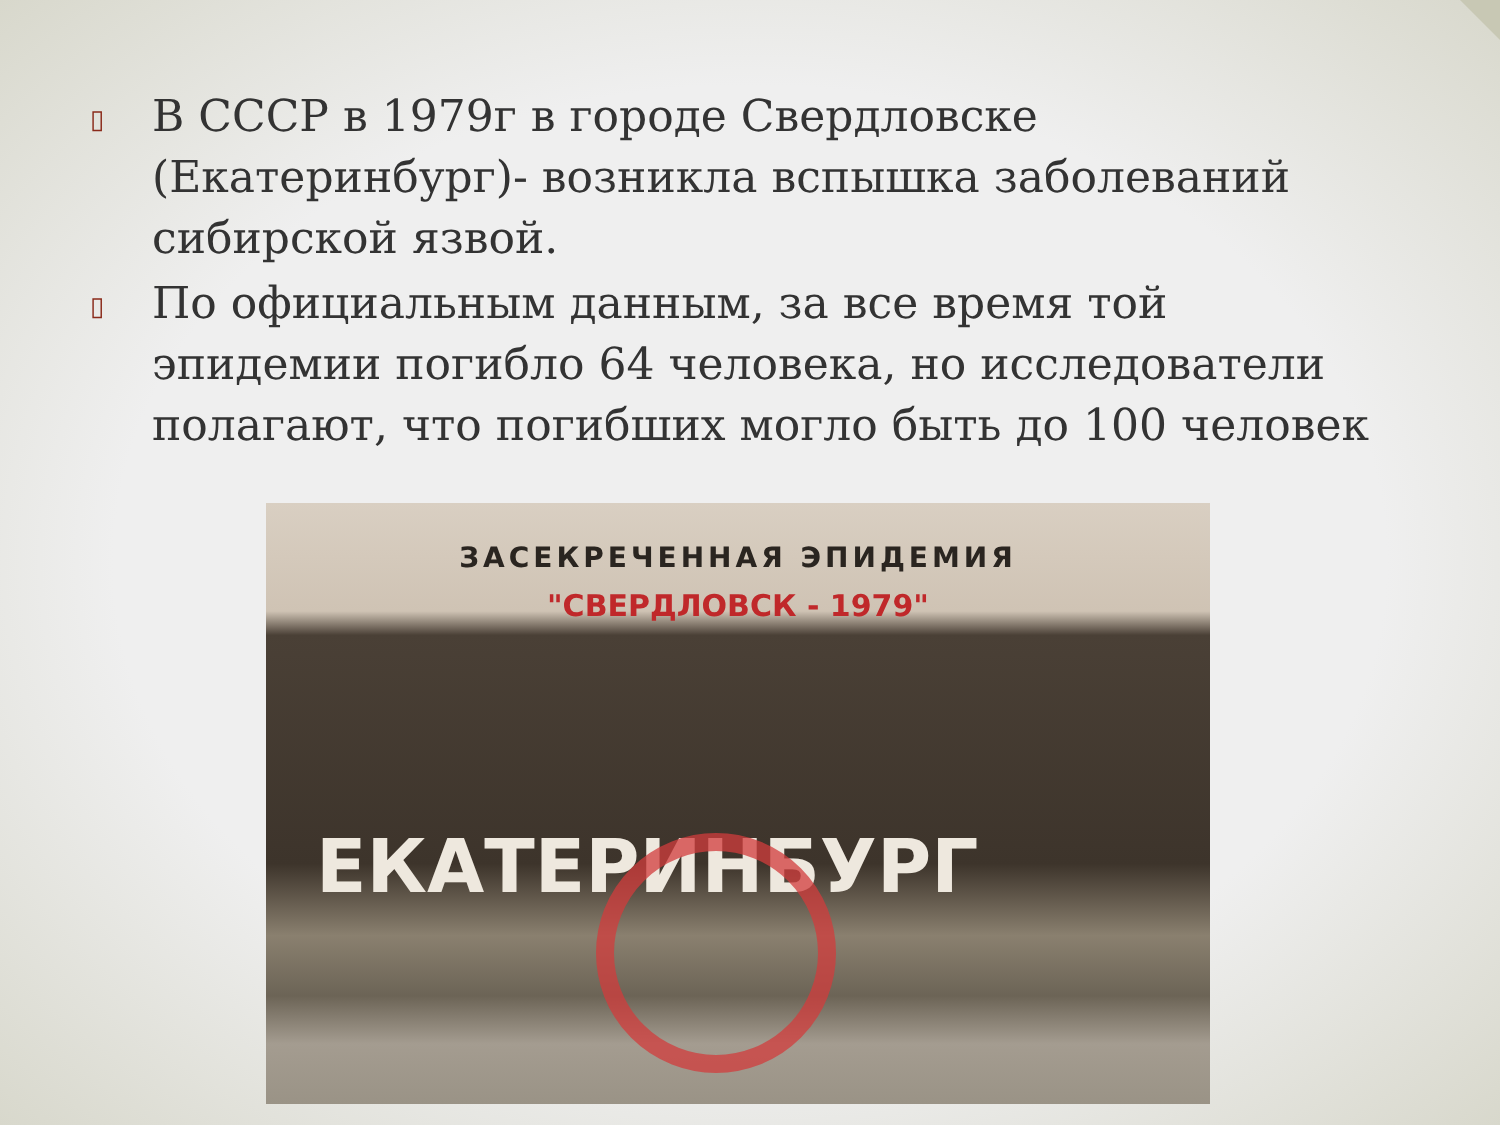▯ В СССР в 1979г в городе Свердловске (Екатеринбург)- возникла вспышка заболеваний сибирской язвой.
▯ По официальным данным, за все время той эпидемии погибло 64 человека, но исследователи полагают, что погибших могло быть до 100 человек
ЗАСЕКРЕЧЕННАЯ ЭПИДЕМИЯ
"СВЕРДЛОВСК - 1979"
ЕКАТЕРИНБУРГ